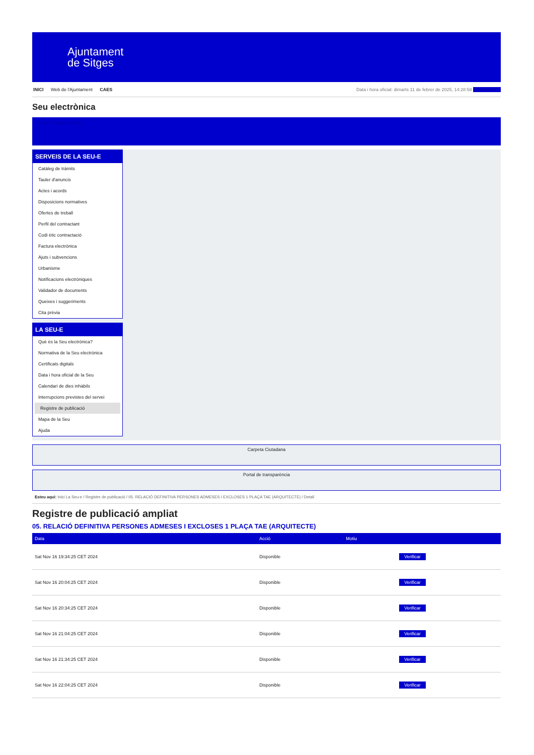Ajuntament
de Sitges
INICI Web de l'Ajuntament CAES
Data i hora oficial: dimarts 11 de febrer de 2025, 14:28:58 Directorios
Seu electrònica
Obtenir còpia autèntica
SERVEIS DE LA SEU-E
Catàleg de tràmits
Tauler d'anuncis
Actes i acords
Disposicions normatives
Ofertes de treball
Perfil del contractant
Codi ètic contractació
Factura electrònica
Ajuts i subvencions
Urbanisme
Notificacions electròniques
Validador de documents
Queixes i suggeriments
Cita prèvia
LA SEU-E
Què és la Seu electrònica?
Normativa de la Seu electrònica
Certificats digitals
Data i hora oficial de la Seu
Calendari de dies inhàbils
Interrupcions previstes del servei
Registre de publicació
Mapa de la Seu
Ajuda
Carpeta Ciutadana
Portal de transparència
Esteu aquí: Inici La Seu-e / Registre de publicació / 05. RELACIÓ DEFINITIVA PERSONES ADMESES I EXCLOSES 1 PLAÇA TAE (ARQUITECTE) / Detall
Registre de publicació ampliat
05. RELACIÓ DEFINITIVA PERSONES ADMESES I EXCLOSES 1 PLAÇA TAE (ARQUITECTE)
| Data | Acció | Motiu | |
| --- | --- | --- | --- |
| Sat Nov 16 19:34:25 CET 2024 | Disponible | | Verificar |
| Sat Nov 16 20:04:25 CET 2024 | Disponible | | Verificar |
| Sat Nov 16 20:34:25 CET 2024 | Disponible | | Verificar |
| Sat Nov 16 21:04:25 CET 2024 | Disponible | | Verificar |
| Sat Nov 16 21:34:25 CET 2024 | Disponible | | Verificar |
| Sat Nov 16 22:04:25 CET 2024 | Disponible | | Verificar |